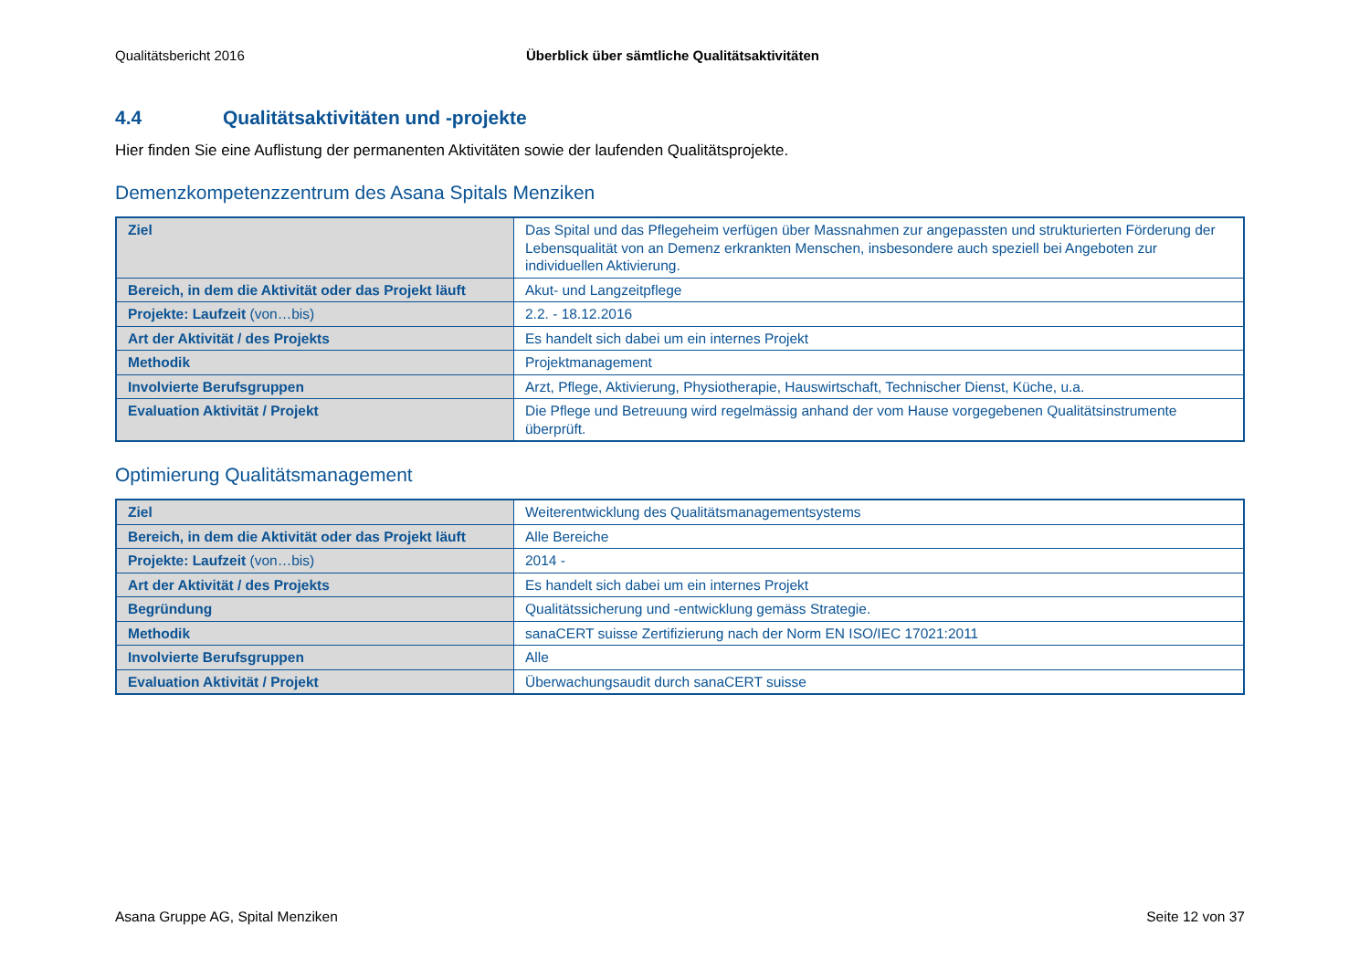Qualitätsbericht 2016 Überblick über sämtliche Qualitätsaktivitäten
4.4 Qualitätsaktivitäten und -projekte
Hier finden Sie eine Auflistung der permanenten Aktivitäten sowie der laufenden Qualitätsprojekte.
Demenzkompetenzzentrum des Asana Spitals Menziken
| Ziel | Das Spital und das Pflegeheim verfügen über Massnahmen zur angepassten und strukturierten Förderung der Lebensqualität von an Demenz erkrankten Menschen, insbesondere auch speziell bei Angeboten zur individuellen Aktivierung. |
| Bereich, in dem die Aktivität oder das Projekt läuft | Akut- und Langzeitpflege |
| Projekte: Laufzeit (von…bis) | 2.2. - 18.12.2016 |
| Art der Aktivität / des Projekts | Es handelt sich dabei um ein internes Projekt |
| Methodik | Projektmanagement |
| Involvierte Berufsgruppen | Arzt, Pflege, Aktivierung, Physiotherapie, Hauswirtschaft, Technischer Dienst, Küche, u.a. |
| Evaluation Aktivität / Projekt | Die Pflege und Betreuung wird regelmässig anhand der vom Hause vorgegebenen Qualitätsinstrumente überprüft. |
Optimierung Qualitätsmanagement
| Ziel | Weiterentwicklung des Qualitätsmanagementsystems |
| Bereich, in dem die Aktivität oder das Projekt läuft | Alle Bereiche |
| Projekte: Laufzeit (von…bis) | 2014 - |
| Art der Aktivität / des Projekts | Es handelt sich dabei um ein internes Projekt |
| Begründung | Qualitätssicherung und -entwicklung gemäss Strategie. |
| Methodik | sanaCERT suisse Zertifizierung nach der Norm EN ISO/IEC 17021:2011 |
| Involvierte Berufsgruppen | Alle |
| Evaluation Aktivität / Projekt | Überwachungsaudit durch sanaCERT suisse |
Asana Gruppe AG, Spital Menziken
Seite 12 von 37